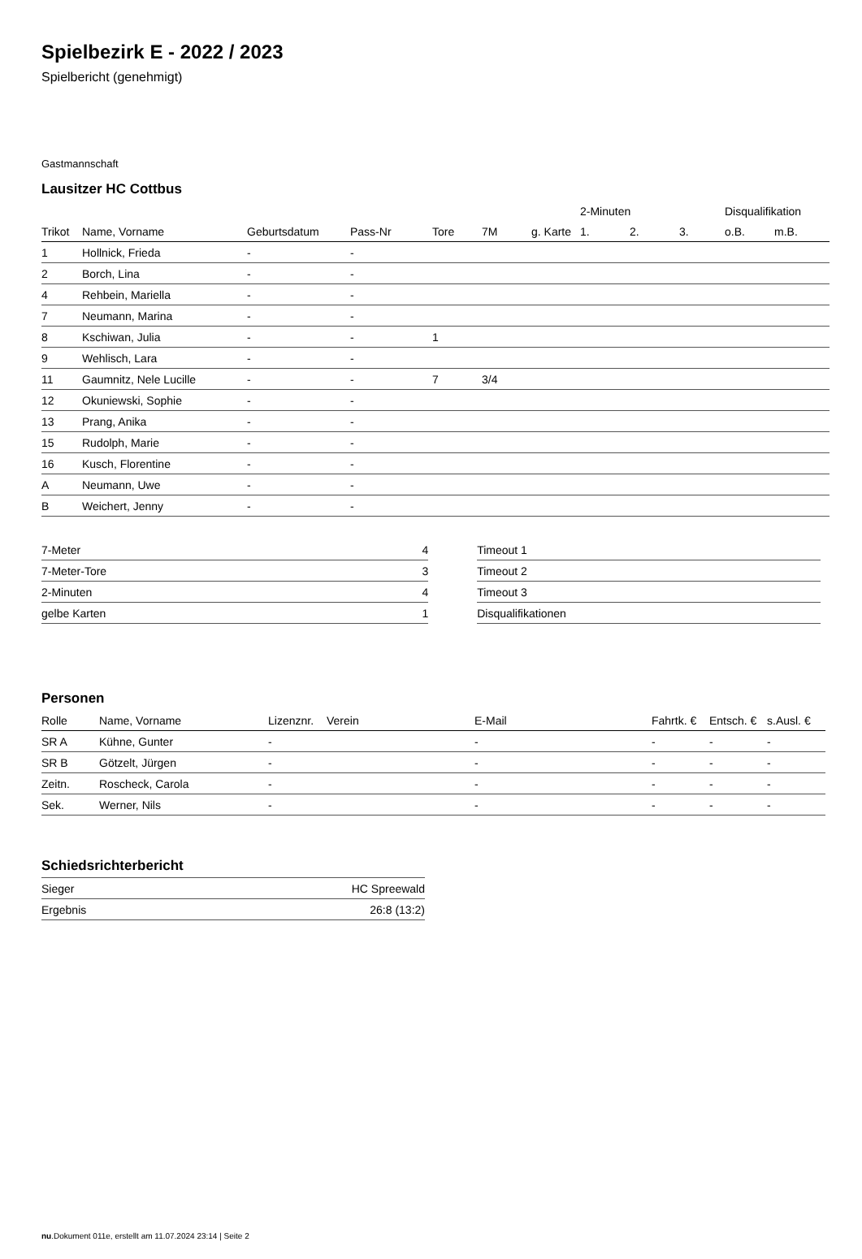Spielbezirk E - 2022 / 2023
Spielbericht (genehmigt)
Gastmannschaft
Lausitzer HC Cottbus
| | | | | | | | 2-Minuten | | | Disqualifikation | |
| --- | --- | --- | --- | --- | --- | --- | --- | --- | --- | --- | --- |
| Trikot | Name, Vorname | Geburtsdatum | Pass-Nr | Tore | 7M | g. Karte | 1. | 2. | 3. | o.B. | m.B. |
| 1 | Hollnick, Frieda | - | - | | | | | | | | |
| 2 | Borch, Lina | - | - | | | | | | | | |
| 4 | Rehbein, Mariella | - | - | | | | | | | | |
| 7 | Neumann, Marina | - | - | | | | | | | | |
| 8 | Kschiwan, Julia | - | - | 1 | | | | | | | |
| 9 | Wehlisch, Lara | - | - | | | | | | | | |
| 11 | Gaumnitz, Nele Lucille | - | - | 7 | 3/4 | | | | | | |
| 12 | Okuniewski, Sophie | - | - | | | | | | | | |
| 13 | Prang, Anika | - | - | | | | | | | | |
| 15 | Rudolph, Marie | - | - | | | | | | | | |
| 16 | Kusch, Florentine | - | - | | | | | | | | |
| A | Neumann, Uwe | - | - | | | | | | | | |
| B | Weichert, Jenny | - | - | | | | | | | | |
| 7-Meter | 4 |
| 7-Meter-Tore | 3 |
| 2-Minuten | 4 |
| gelbe Karten | 1 |
| Timeout 1 |
| Timeout 2 |
| Timeout 3 |
| Disqualifikationen |
Personen
| Rolle | Name, Vorname | Lizenznr. | Verein | E-Mail | Fahrtk. € | Entsch. € | s.Ausl. € |
| --- | --- | --- | --- | --- | --- | --- | --- |
| SR A | Kühne, Gunter | - | | - | - | - | - |
| SR B | Götzelt, Jürgen | - | | - | - | - | - |
| Zeitn. | Roscheck, Carola | - | | - | - | - | - |
| Sek. | Werner, Nils | - | | - | - | - | - |
Schiedsrichterbericht
| Sieger | HC Spreewald |
| Ergebnis | 26:8 (13:2) |
nu.Dokument 011e, erstellt am 11.07.2024 23:14 | Seite 2